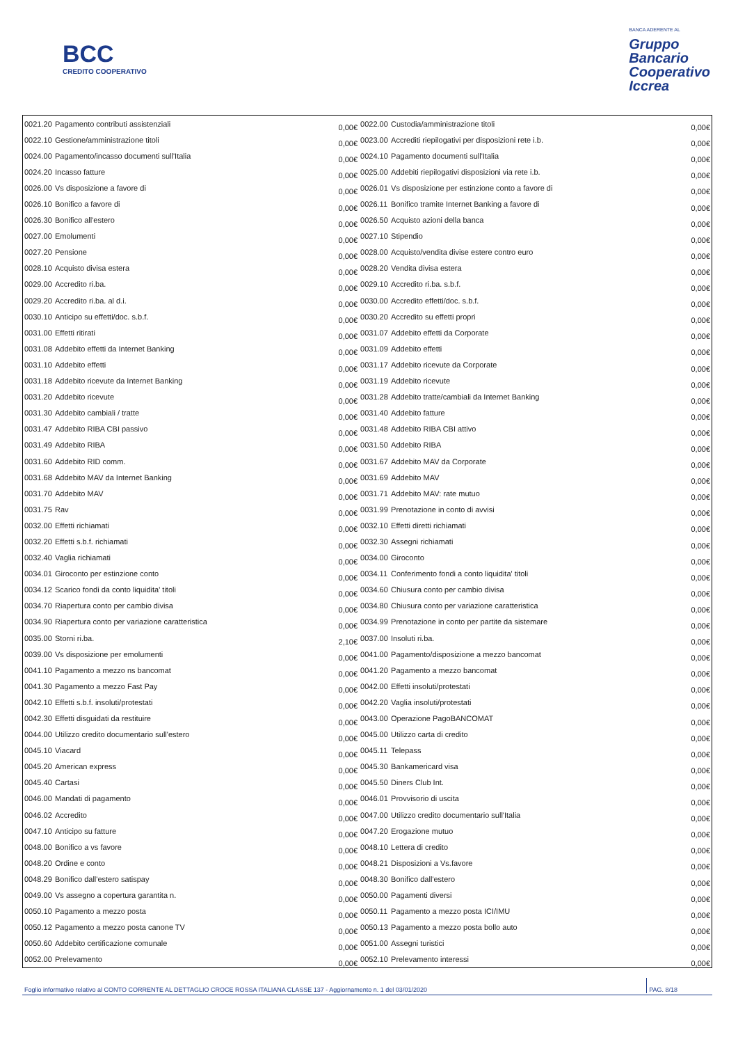BCC
CREDITO COOPERATIVO
BANCA ADERENTE AL
Gruppo
Bancario
Cooperativo
Iccrea
| 0021.20 | Pagamento contributi assistenziali | 0,00€ | 0022.00 | Custodia/amministrazione titoli | 0,00€ |
| 0022.10 | Gestione/amministrazione titoli | 0,00€ | 0023.00 | Accrediti riepilogativi per disposizioni rete i.b. | 0,00€ |
| 0024.00 | Pagamento/incasso documenti sull'Italia | 0,00€ | 0024.10 | Pagamento documenti sull'Italia | 0,00€ |
| 0024.20 | Incasso fatture | 0,00€ | 0025.00 | Addebiti riepilogativi disposizioni via rete i.b. | 0,00€ |
| 0026.00 | Vs disposizione a favore di | 0,00€ | 0026.01 | Vs disposizione per estinzione conto a favore di | 0,00€ |
| 0026.10 | Bonifico a favore di | 0,00€ | 0026.11 | Bonifico tramite Internet Banking a favore di | 0,00€ |
| 0026.30 | Bonifico all'estero | 0,00€ | 0026.50 | Acquisto azioni della banca | 0,00€ |
| 0027.00 | Emolumenti | 0,00€ | 0027.10 | Stipendio | 0,00€ |
| 0027.20 | Pensione | 0,00€ | 0028.00 | Acquisto/vendita divise estere contro euro | 0,00€ |
| 0028.10 | Acquisto divisa estera | 0,00€ | 0028.20 | Vendita divisa estera | 0,00€ |
| 0029.00 | Accredito ri.ba. | 0,00€ | 0029.10 | Accredito ri.ba. s.b.f. | 0,00€ |
| 0029.20 | Accredito ri.ba. al d.i. | 0,00€ | 0030.00 | Accredito effetti/doc. s.b.f. | 0,00€ |
| 0030.10 | Anticipo su effetti/doc. s.b.f. | 0,00€ | 0030.20 | Accredito su effetti propri | 0,00€ |
| 0031.00 | Effetti ritirati | 0,00€ | 0031.07 | Addebito effetti da Corporate | 0,00€ |
| 0031.08 | Addebito effetti da Internet Banking | 0,00€ | 0031.09 | Addebito effetti | 0,00€ |
| 0031.10 | Addebito effetti | 0,00€ | 0031.17 | Addebito ricevute da Corporate | 0,00€ |
| 0031.18 | Addebito ricevute da Internet Banking | 0,00€ | 0031.19 | Addebito ricevute | 0,00€ |
| 0031.20 | Addebito ricevute | 0,00€ | 0031.28 | Addebito tratte/cambiali da Internet Banking | 0,00€ |
| 0031.30 | Addebito cambiali / tratte | 0,00€ | 0031.40 | Addebito fatture | 0,00€ |
| 0031.47 | Addebito RIBA CBI passivo | 0,00€ | 0031.48 | Addebito RIBA CBI attivo | 0,00€ |
| 0031.49 | Addebito RIBA | 0,00€ | 0031.50 | Addebito RIBA | 0,00€ |
| 0031.60 | Addebito RID comm. | 0,00€ | 0031.67 | Addebito MAV da Corporate | 0,00€ |
| 0031.68 | Addebito MAV da Internet Banking | 0,00€ | 0031.69 | Addebito MAV | 0,00€ |
| 0031.70 | Addebito MAV | 0,00€ | 0031.71 | Addebito MAV: rate mutuo | 0,00€ |
| 0031.75 | Rav | 0,00€ | 0031.99 | Prenotazione in conto di avvisi | 0,00€ |
| 0032.00 | Effetti richiamati | 0,00€ | 0032.10 | Effetti diretti richiamati | 0,00€ |
| 0032.20 | Effetti s.b.f. richiamati | 0,00€ | 0032.30 | Assegni richiamati | 0,00€ |
| 0032.40 | Vaglia richiamati | 0,00€ | 0034.00 | Giroconto | 0,00€ |
| 0034.01 | Giroconto per estinzione conto | 0,00€ | 0034.11 | Conferimento fondi a conto liquidita' titoli | 0,00€ |
| 0034.12 | Scarico fondi da conto liquidita' titoli | 0,00€ | 0034.60 | Chiusura conto per cambio divisa | 0,00€ |
| 0034.70 | Riapertura conto per cambio divisa | 0,00€ | 0034.80 | Chiusura conto per variazione caratteristica | 0,00€ |
| 0034.90 | Riapertura conto per variazione caratteristica | 0,00€ | 0034.99 | Prenotazione in conto per partite da sistemare | 0,00€ |
| 0035.00 | Storni ri.ba. | 2,10€ | 0037.00 | Insoluti ri.ba. | 0,00€ |
| 0039.00 | Vs disposizione per emolumenti | 0,00€ | 0041.00 | Pagamento/disposizione a mezzo bancomat | 0,00€ |
| 0041.10 | Pagamento a mezzo ns bancomat | 0,00€ | 0041.20 | Pagamento a mezzo bancomat | 0,00€ |
| 0041.30 | Pagamento a mezzo Fast Pay | 0,00€ | 0042.00 | Effetti insoluti/protestati | 0,00€ |
| 0042.10 | Effetti s.b.f. insoluti/protestati | 0,00€ | 0042.20 | Vaglia insoluti/protestati | 0,00€ |
| 0042.30 | Effetti disguidati da restituire | 0,00€ | 0043.00 | Operazione PagoBANCOMAT | 0,00€ |
| 0044.00 | Utilizzo credito documentario sull'estero | 0,00€ | 0045.00 | Utilizzo carta di credito | 0,00€ |
| 0045.10 | Viacard | 0,00€ | 0045.11 | Telepass | 0,00€ |
| 0045.20 | American express | 0,00€ | 0045.30 | Bankamericard visa | 0,00€ |
| 0045.40 | Cartasi | 0,00€ | 0045.50 | Diners Club Int. | 0,00€ |
| 0046.00 | Mandati di pagamento | 0,00€ | 0046.01 | Provvisorio di uscita | 0,00€ |
| 0046.02 | Accredito | 0,00€ | 0047.00 | Utilizzo credito documentario sull'Italia | 0,00€ |
| 0047.10 | Anticipo su fatture | 0,00€ | 0047.20 | Erogazione mutuo | 0,00€ |
| 0048.00 | Bonifico a vs favore | 0,00€ | 0048.10 | Lettera di credito | 0,00€ |
| 0048.20 | Ordine e conto | 0,00€ | 0048.21 | Disposizioni a Vs.favore | 0,00€ |
| 0048.29 | Bonifico dall'estero satispay | 0,00€ | 0048.30 | Bonifico dall'estero | 0,00€ |
| 0049.00 | Vs assegno a copertura garantita n. | 0,00€ | 0050.00 | Pagamenti diversi | 0,00€ |
| 0050.10 | Pagamento a mezzo posta | 0,00€ | 0050.11 | Pagamento a mezzo posta ICI/IMU | 0,00€ |
| 0050.12 | Pagamento a mezzo posta canone TV | 0,00€ | 0050.13 | Pagamento a mezzo posta bollo auto | 0,00€ |
| 0050.60 | Addebito certificazione comunale | 0,00€ | 0051.00 | Assegni turistici | 0,00€ |
| 0052.00 | Prelevamento | 0,00€ | 0052.10 | Prelevamento interessi | 0,00€ |
Foglio informativo relativo al CONTO CORRENTE AL DETTAGLIO CROCE ROSSA ITALIANA CLASSE 137 - Aggiornamento n. 1 del 03/01/2020 PAG. 8/18